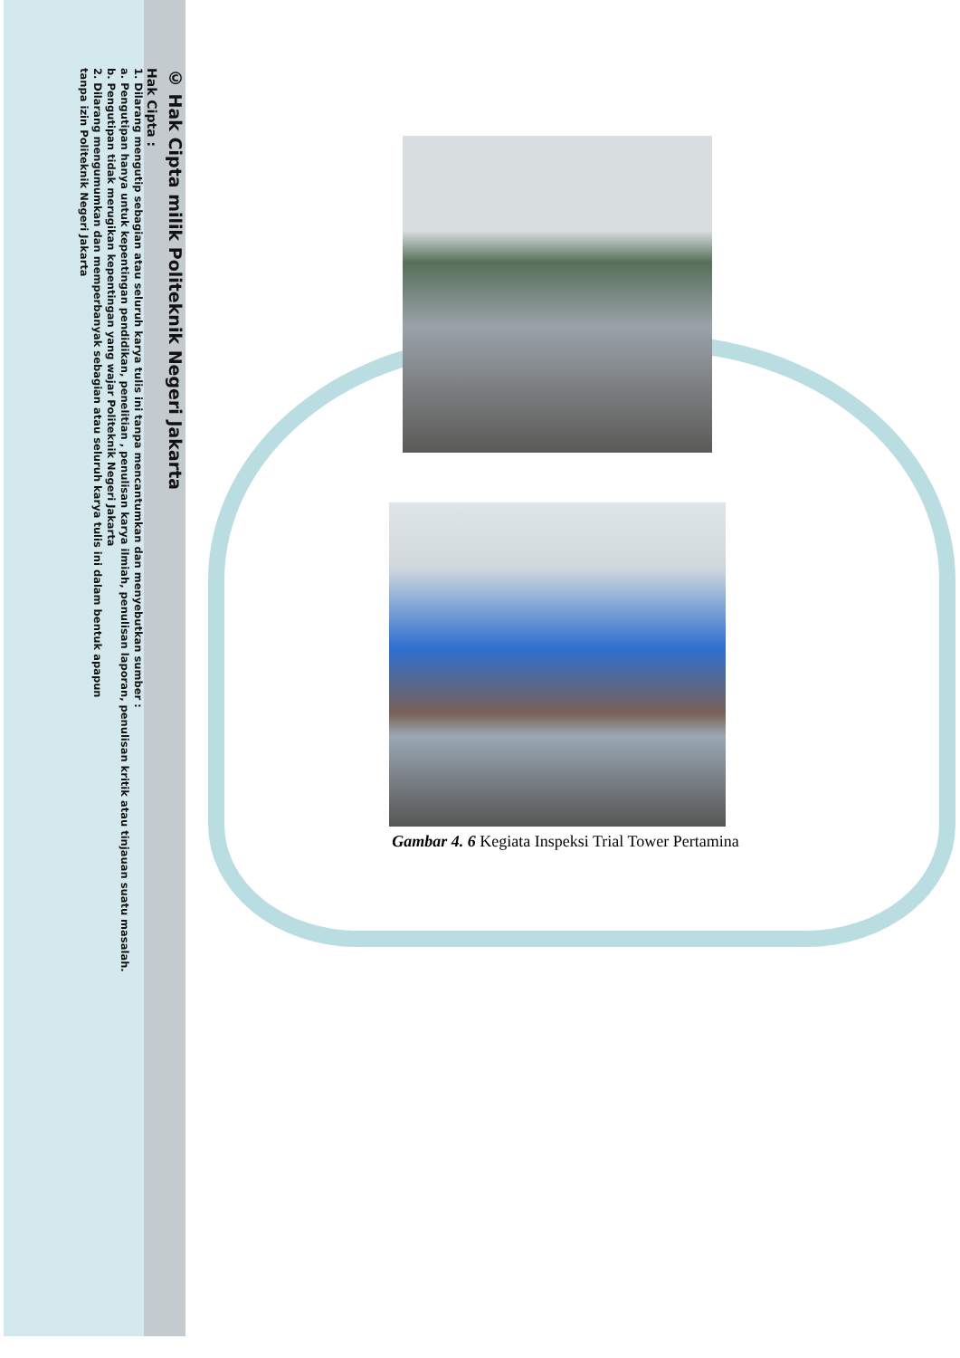© Hak Cipta milik Politeknik Negeri Jakarta
Hak Cipta :
1. Dilarang mengutip sebagian atau seluruh karya tulis ini tanpa mencantumkan dan menyebutkan sumber :
a. Pengutipan hanya untuk kepentingan pendidikan, penelitian , penulisan karya ilmiah, penulisan laporan, penulisan kritik atau tinjauan suatu masalah.
b. Pengutipan tidak merugikan kepentingan yang wajar Politeknik Negeri Jakarta
2. Dilarang mengumumkan dan memperbanyak sebagian atau seluruh karya tulis ini dalam bentuk apapun
tanpa izin Politeknik Negeri Jakarta
Gambar 4. 6 Kegiata Inspeksi Trial Tower Pertamina